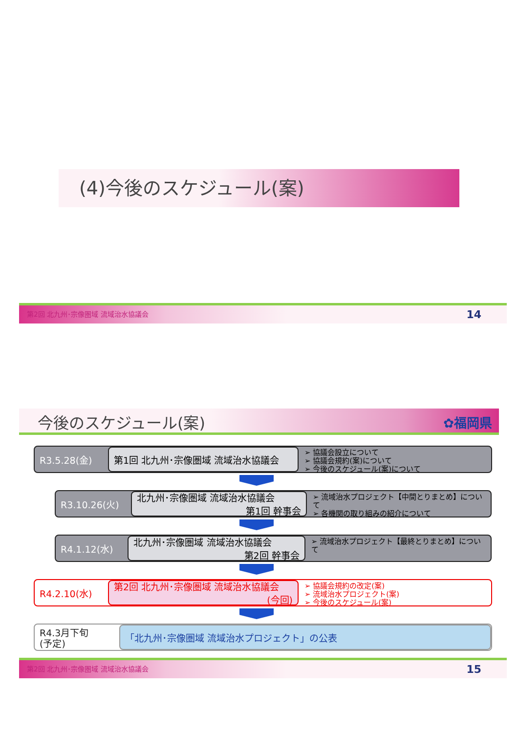(4)今後のスケジュール(案)
第2回 北九州･宗像圏域 流域治水協議会 14
今後のスケジュール(案) ✿福岡県
R3.5.28(金) 第1回 北九州･宗像圏域 流域治水協議会
➢ 協議会設立について
➢ 協議会規約(案)について
➢ 今後のスケジュール(案)について
R3.10.26(火) 北九州･宗像圏域 流域治水協議会
第1回 幹事会
➢ 流域治水プロジェクト【中間とりまとめ】について
➢ 各機関の取り組みの紹介について
R4.1.12(水) 北九州･宗像圏域 流域治水協議会
第2回 幹事会
➢ 流域治水プロジェクト【最終とりまとめ】について
R4.2.10(水) 第2回 北九州･宗像圏域 流域治水協議会
(今回)
➢ 協議会規約の改定(案)
➢ 流域治水プロジェクト(案)
➢ 今後のスケジュール(案)
R4.3月下旬
(予定)
「北九州･宗像圏域 流域治水プロジェクト」の公表
第2回 北九州･宗像圏域 流域治水協議会 15